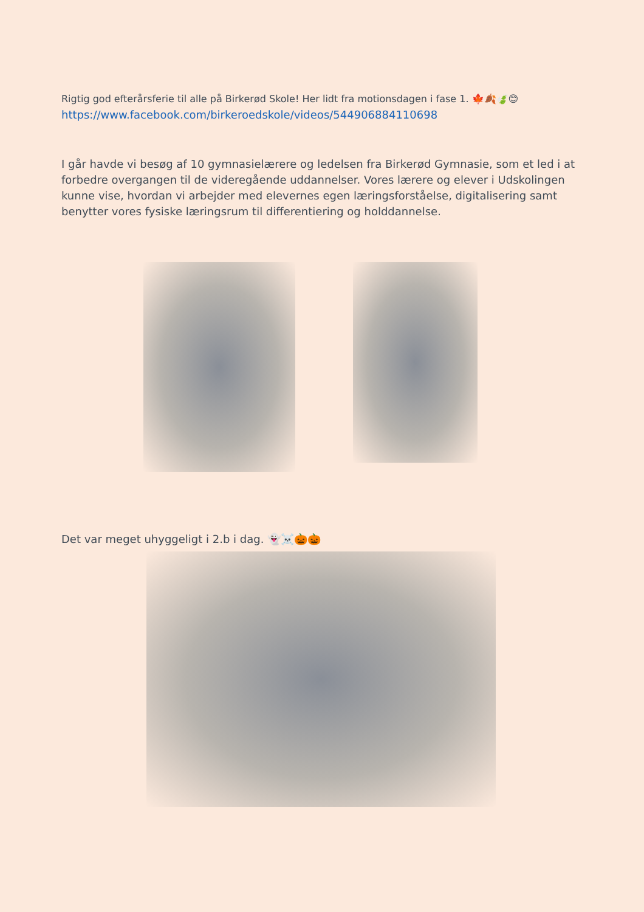Rigtig god efterårsferie til alle på Birkerød Skole! Her lidt fra motionsdagen i fase 1. 🍁🍂🍃😊
https://www.facebook.com/birkeroedskole/videos/544906884110698
I går havde vi besøg af 10 gymnasielærere og ledelsen fra Birkerød Gymnasie, som et led i at forbedre overgangen til de videregående uddannelser. Vores lærere og elever i Udskolingen kunne vise, hvordan vi arbejder med elevernes egen læringsforståelse, digitalisering samt benytter vores fysiske læringsrum til differentiering og holddannelse.
Det var meget uhyggeligt i 2.b i dag. 👻☠️🎃🎃